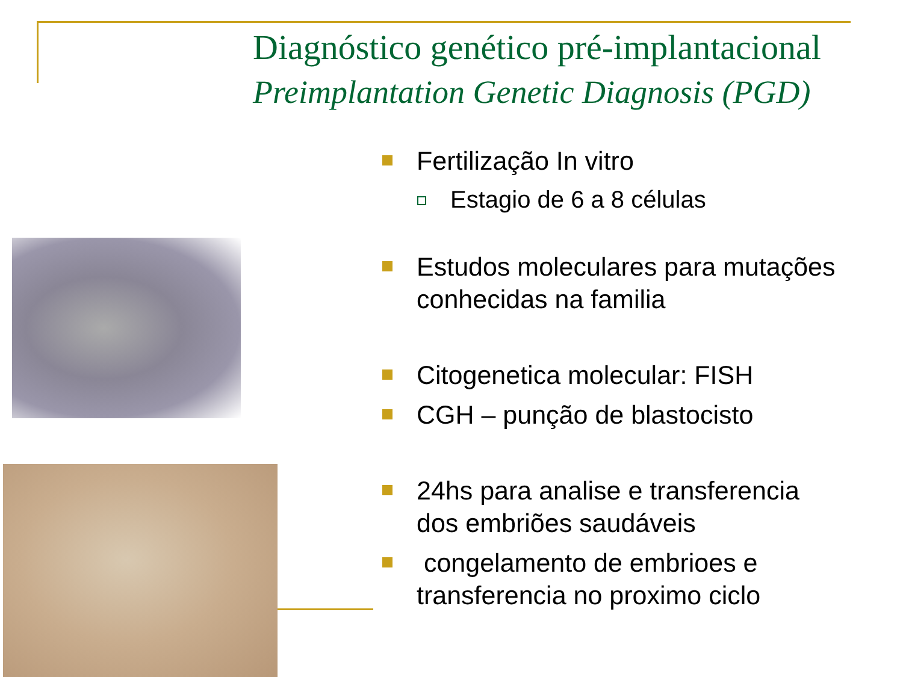Diagnóstico genético pré-implantacional
Preimplantation Genetic Diagnosis (PGD)
Fertilização In vitro
Estagio de 6 a 8 células
Estudos moleculares para mutações conhecidas na familia
Citogenetica molecular: FISH
CGH – punção de blastocisto
24hs para analise e transferencia dos embriões saudáveis
congelamento de embrioes e transferencia no proximo ciclo